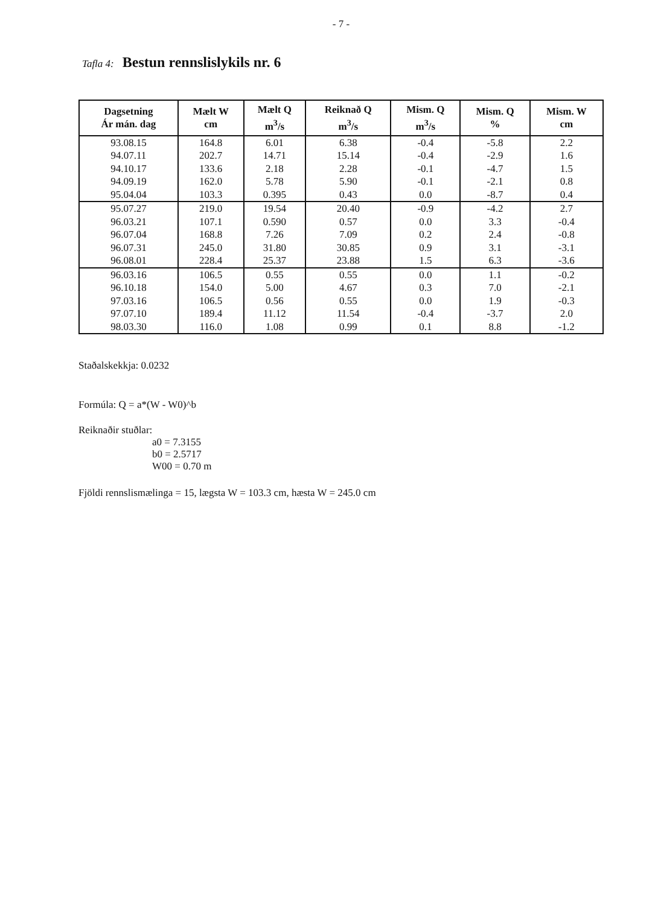- 7 -
Tafla 4: Bestun rennslislykils nr. 6
| Dagsetning Ár mán. dag | Mælt W cm | Mælt Q m<sup>3</sup>/s | Reiknað Q m<sup>3</sup>/s | Mism. Q m<sup>3</sup>/s | Mism. Q % | Mism. W cm |
| --- | --- | --- | --- | --- | --- | --- |
| 93.08.15 | 164.8 | 6.01 | 6.38 | -0.4 | -5.8 | 2.2 |
| 94.07.11 | 202.7 | 14.71 | 15.14 | -0.4 | -2.9 | 1.6 |
| 94.10.17 | 133.6 | 2.18 | 2.28 | -0.1 | -4.7 | 1.5 |
| 94.09.19 | 162.0 | 5.78 | 5.90 | -0.1 | -2.1 | 0.8 |
| 95.04.04 | 103.3 | 0.395 | 0.43 | 0.0 | -8.7 | 0.4 |
| 95.07.27 | 219.0 | 19.54 | 20.40 | -0.9 | -4.2 | 2.7 |
| 96.03.21 | 107.1 | 0.590 | 0.57 | 0.0 | 3.3 | -0.4 |
| 96.07.04 | 168.8 | 7.26 | 7.09 | 0.2 | 2.4 | -0.8 |
| 96.07.31 | 245.0 | 31.80 | 30.85 | 0.9 | 3.1 | -3.1 |
| 96.08.01 | 228.4 | 25.37 | 23.88 | 1.5 | 6.3 | -3.6 |
| 96.03.16 | 106.5 | 0.55 | 0.55 | 0.0 | 1.1 | -0.2 |
| 96.10.18 | 154.0 | 5.00 | 4.67 | 0.3 | 7.0 | -2.1 |
| 97.03.16 | 106.5 | 0.56 | 0.55 | 0.0 | 1.9 | -0.3 |
| 97.07.10 | 189.4 | 11.12 | 11.54 | -0.4 | -3.7 | 2.0 |
| 98.03.30 | 116.0 | 1.08 | 0.99 | 0.1 | 8.8 | -1.2 |
Staðalskekkja: 0.0232
Formúla: Q = a*(W - W0)^b
Reiknaðir stuðlar:
a0 = 7.3155
b0 = 2.5717
W00 = 0.70 m
Fjöldi rennslismælinga = 15, lægsta W = 103.3 cm, hæsta W = 245.0 cm